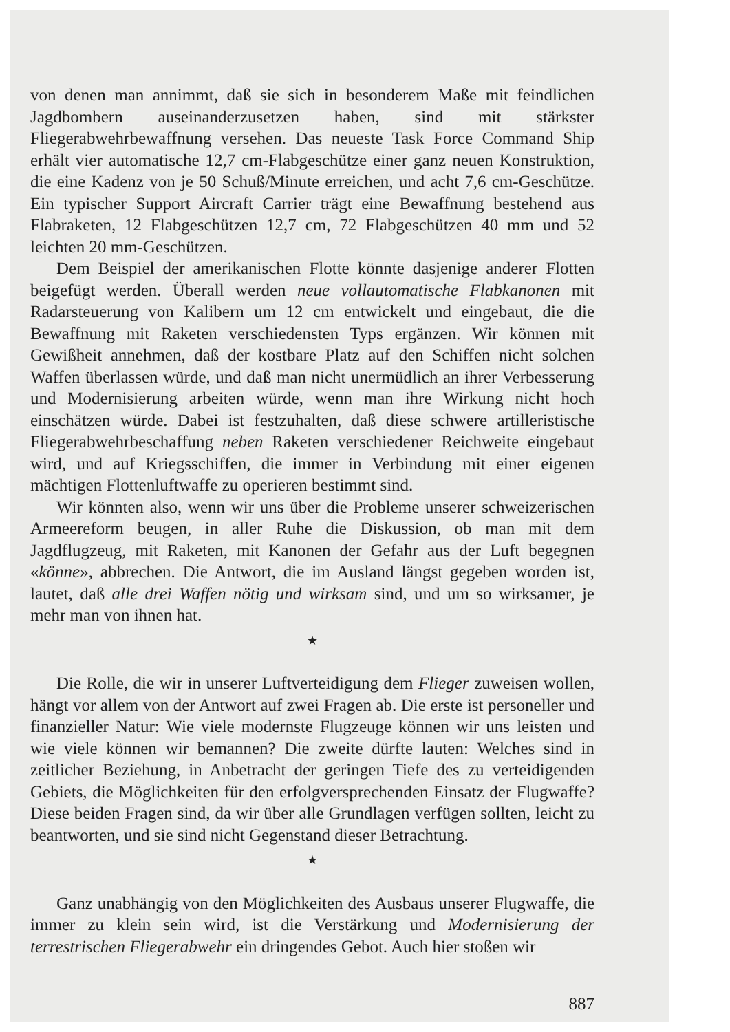von denen man annimmt, daß sie sich in besonderem Maße mit feindlichen Jagdbombern auseinanderzusetzen haben, sind mit stärkster Fliegerabwehrbewaffnung versehen. Das neueste Task Force Command Ship erhält vier automatische 12,7 cm-Flabgeschütze einer ganz neuen Konstruktion, die eine Kadenz von je 50 Schuß/Minute erreichen, und acht 7,6 cm-Geschütze. Ein typischer Support Aircraft Carrier trägt eine Bewaffnung bestehend aus Flabraketen, 12 Flabgeschützen 12,7 cm, 72 Flabgeschützen 40 mm und 52 leichten 20 mm-Geschützen.
Dem Beispiel der amerikanischen Flotte könnte dasjenige anderer Flotten beigefügt werden. Überall werden neue vollautomatische Flabkanonen mit Radarsteuerung von Kalibern um 12 cm entwickelt und eingebaut, die die Bewaffnung mit Raketen verschiedensten Typs ergänzen. Wir können mit Gewißheit annehmen, daß der kostbare Platz auf den Schiffen nicht solchen Waffen überlassen würde, und daß man nicht unermüdlich an ihrer Verbesserung und Modernisierung arbeiten würde, wenn man ihre Wirkung nicht hoch einschätzen würde. Dabei ist festzuhalten, daß diese schwere artilleristische Fliegerabwehrbeschaffung neben Raketen verschiedener Reichweite eingebaut wird, und auf Kriegsschiffen, die immer in Verbindung mit einer eigenen mächtigen Flottenluftwaffe zu operieren bestimmt sind.
Wir könnten also, wenn wir uns über die Probleme unserer schweizerischen Armeereform beugen, in aller Ruhe die Diskussion, ob man mit dem Jagdflugzeug, mit Raketen, mit Kanonen der Gefahr aus der Luft begegnen «könne», abbrechen. Die Antwort, die im Ausland längst gegeben worden ist, lautet, daß alle drei Waffen nötig und wirksam sind, und um so wirksamer, je mehr man von ihnen hat.
★
Die Rolle, die wir in unserer Luftverteidigung dem Flieger zuweisen wollen, hängt vor allem von der Antwort auf zwei Fragen ab. Die erste ist personeller und finanzieller Natur: Wie viele modernste Flugzeuge können wir uns leisten und wie viele können wir bemannen? Die zweite dürfte lauten: Welches sind in zeitlicher Beziehung, in Anbetracht der geringen Tiefe des zu verteidigenden Gebiets, die Möglichkeiten für den erfolgversprechenden Einsatz der Flugwaffe? Diese beiden Fragen sind, da wir über alle Grundlagen verfügen sollten, leicht zu beantworten, und sie sind nicht Gegenstand dieser Betrachtung.
★
Ganz unabhängig von den Möglichkeiten des Ausbaus unserer Flugwaffe, die immer zu klein sein wird, ist die Verstärkung und Modernisierung der terrestrischen Fliegerabwehr ein dringendes Gebot. Auch hier stoßen wir
887